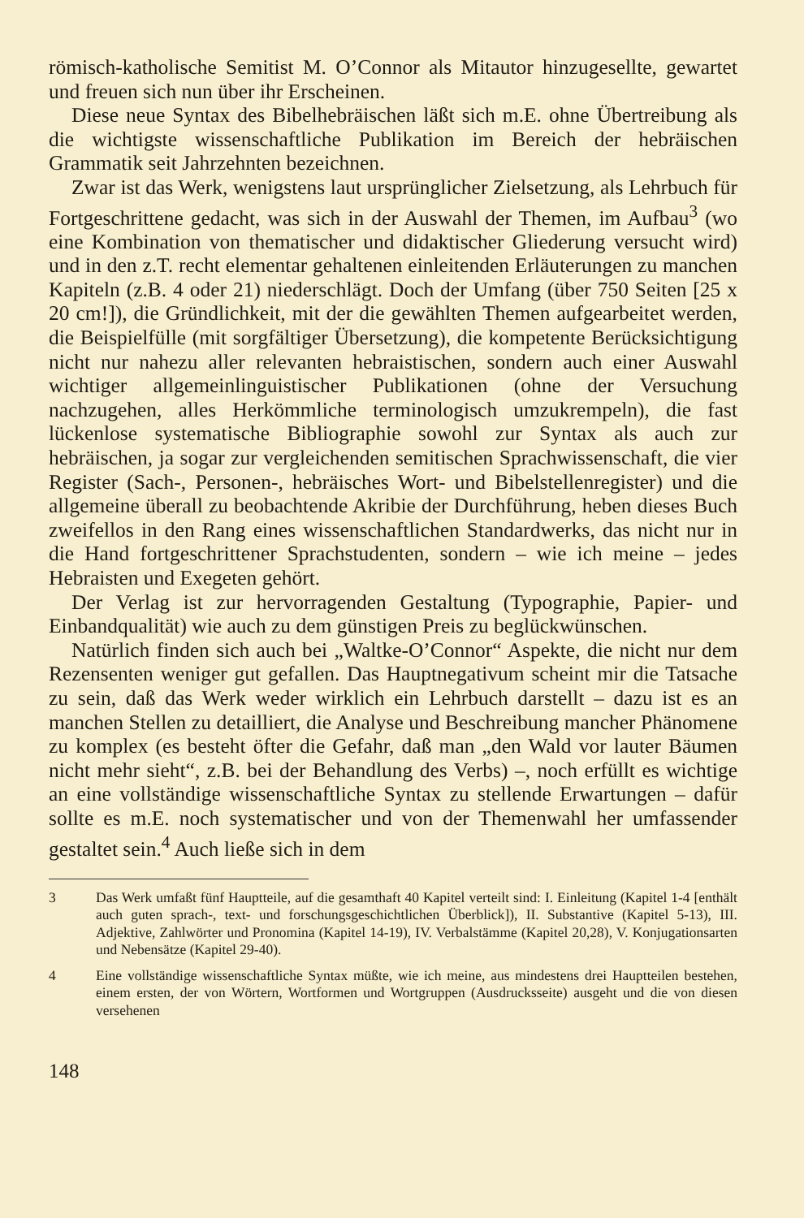römisch-katholische Semitist M. O’Connor als Mitautor hinzugesellte, gewartet und freuen sich nun über ihr Erscheinen.
Diese neue Syntax des Bibelhebräischen läßt sich m.E. ohne Übertreibung als die wichtigste wissenschaftliche Publikation im Bereich der hebräischen Grammatik seit Jahrzehnten bezeichnen.
Zwar ist das Werk, wenigstens laut ursprünglicher Zielsetzung, als Lehrbuch für Fortgeschrittene gedacht, was sich in der Auswahl der Themen, im Aufbau<sup>3</sup> (wo eine Kombination von thematischer und didaktischer Gliederung versucht wird) und in den z.T. recht elementar gehaltenen einleitenden Erläuterungen zu manchen Kapiteln (z.B. 4 oder 21) niederschlägt. Doch der Umfang (über 750 Seiten [25 x 20 cm!]), die Gründlichkeit, mit der die gewählten Themen aufgearbeitet werden, die Beispielfülle (mit sorgfältiger Übersetzung), die kompetente Berücksichtigung nicht nur nahezu aller relevanten hebraistischen, sondern auch einer Auswahl wichtiger allgemeinlinguistischer Publikationen (ohne der Versuchung nachzugehen, alles Herkömmliche terminologisch umzukrempeln), die fast lückenlose systematische Bibliographie sowohl zur Syntax als auch zur hebräischen, ja sogar zur vergleichenden semitischen Sprachwissenschaft, die vier Register (Sach-, Personen-, hebräisches Wort- und Bibelstellenregister) und die allgemeine überall zu beobachtende Akribie der Durchführung, heben dieses Buch zweifellos in den Rang eines wissenschaftlichen Standardwerks, das nicht nur in die Hand fortgeschrittener Sprachstudenten, sondern – wie ich meine – jedes Hebraisten und Exegeten gehört.
Der Verlag ist zur hervorragenden Gestaltung (Typographie, Papier- und Einbandqualität) wie auch zu dem günstigen Preis zu beglückwünschen.
Natürlich finden sich auch bei „Waltke-O’Connor“ Aspekte, die nicht nur dem Rezensenten weniger gut gefallen. Das Hauptnegativum scheint mir die Tatsache zu sein, daß das Werk weder wirklich ein Lehrbuch darstellt – dazu ist es an manchen Stellen zu detailliert, die Analyse und Beschreibung mancher Phänomene zu komplex (es besteht öfter die Gefahr, daß man „den Wald vor lauter Bäumen nicht mehr sieht“, z.B. bei der Behandlung des Verbs) –, noch erfüllt es wichtige an eine vollständige wissenschaftliche Syntax zu stellende Erwartungen – dafür sollte es m.E. noch systematischer und von der Themenwahl her umfassender gestaltet sein.<sup>4</sup> Auch ließe sich in dem
3 Das Werk umfaßt fünf Hauptteile, auf die gesamthaft 40 Kapitel verteilt sind: I. Einleitung (Kapitel 1-4 [enthält auch guten sprach-, text- und forschungsgeschichtlichen Überblick]), II. Substantive (Kapitel 5-13), III. Adjektive, Zahlwörter und Pronomina (Kapitel 14-19), IV. Verbalstämme (Kapitel 20,28), V. Konjugationsarten und Nebensätze (Kapitel 29-40).
4 Eine vollständige wissenschaftliche Syntax müßte, wie ich meine, aus mindestens drei Hauptteilen bestehen, einem ersten, der von Wörtern, Wortformen und Wortgruppen (Ausdrucksseite) ausgeht und die von diesen versehenen
148